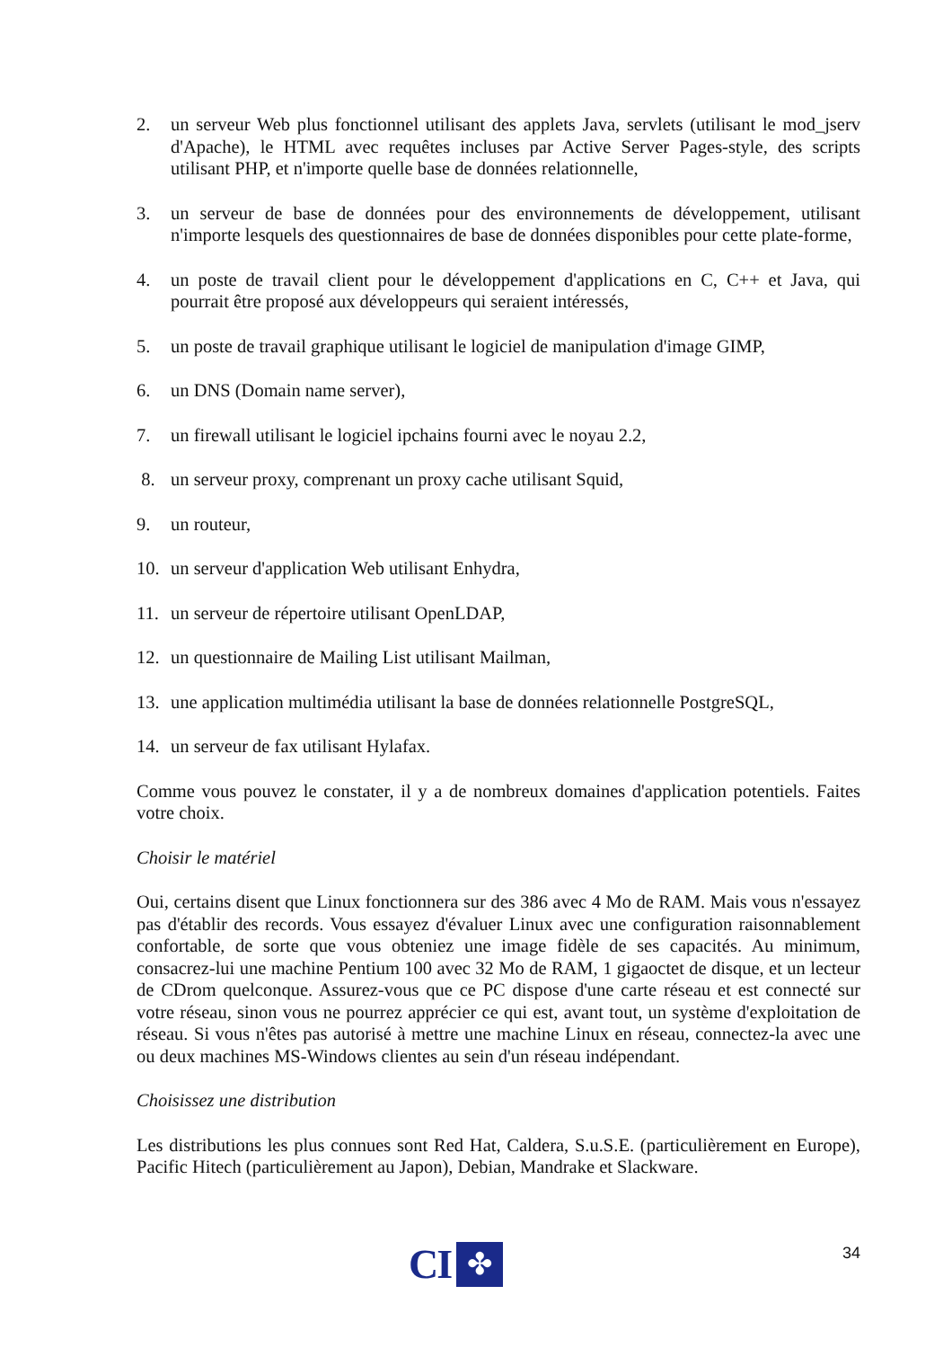2. un serveur Web plus fonctionnel utilisant des applets Java, servlets (utilisant le mod_jserv d'Apache), le HTML avec requêtes incluses par Active Server Pages-style, des scripts utilisant PHP, et n'importe quelle base de données relationnelle,
3. un serveur de base de données pour des environnements de développement, utilisant n'importe lesquels des questionnaires de base de données disponibles pour cette plate-forme,
4. un poste de travail client pour le développement d'applications en C, C++ et Java, qui pourrait être proposé aux développeurs qui seraient intéressés,
5. un poste de travail graphique utilisant le logiciel de manipulation d'image GIMP,
6. un DNS (Domain name server),
7. un firewall utilisant le logiciel ipchains fourni avec le noyau 2.2,
8. un serveur proxy, comprenant un proxy cache utilisant Squid,
9. un routeur,
10. un serveur d'application Web utilisant Enhydra,
11. un serveur de répertoire utilisant OpenLDAP,
12. un questionnaire de Mailing List utilisant Mailman,
13. une application multimédia utilisant la base de données relationnelle PostgreSQL,
14. un serveur de fax utilisant Hylafax.
Comme vous pouvez le constater, il y a de nombreux domaines d'application potentiels. Faites votre choix.
Choisir le matériel
Oui, certains disent que Linux fonctionnera sur des 386 avec 4 Mo de RAM. Mais vous n'essayez pas d'établir des records. Vous essayez d'évaluer Linux avec une configuration raisonnablement confortable, de sorte que vous obteniez une image fidèle de ses capacités. Au minimum, consacrez-lui une machine Pentium 100 avec 32 Mo de RAM, 1 gigaoctet de disque, et un lecteur de CDrom quelconque. Assurez-vous que ce PC dispose d'une carte réseau et est connecté sur votre réseau, sinon vous ne pourrez apprécier ce qui est, avant tout, un système d'exploitation de réseau. Si vous n'êtes pas autorisé à mettre une machine Linux en réseau, connectez-la avec une ou deux machines MS-Windows clientes au sein d'un réseau indépendant.
Choisissez une distribution
Les distributions les plus connues sont Red Hat, Caldera, S.u.S.E. (particulièrement en Europe), Pacific Hitech (particulièrement au Japon), Debian, Mandrake et Slackware.
CI
✤
34